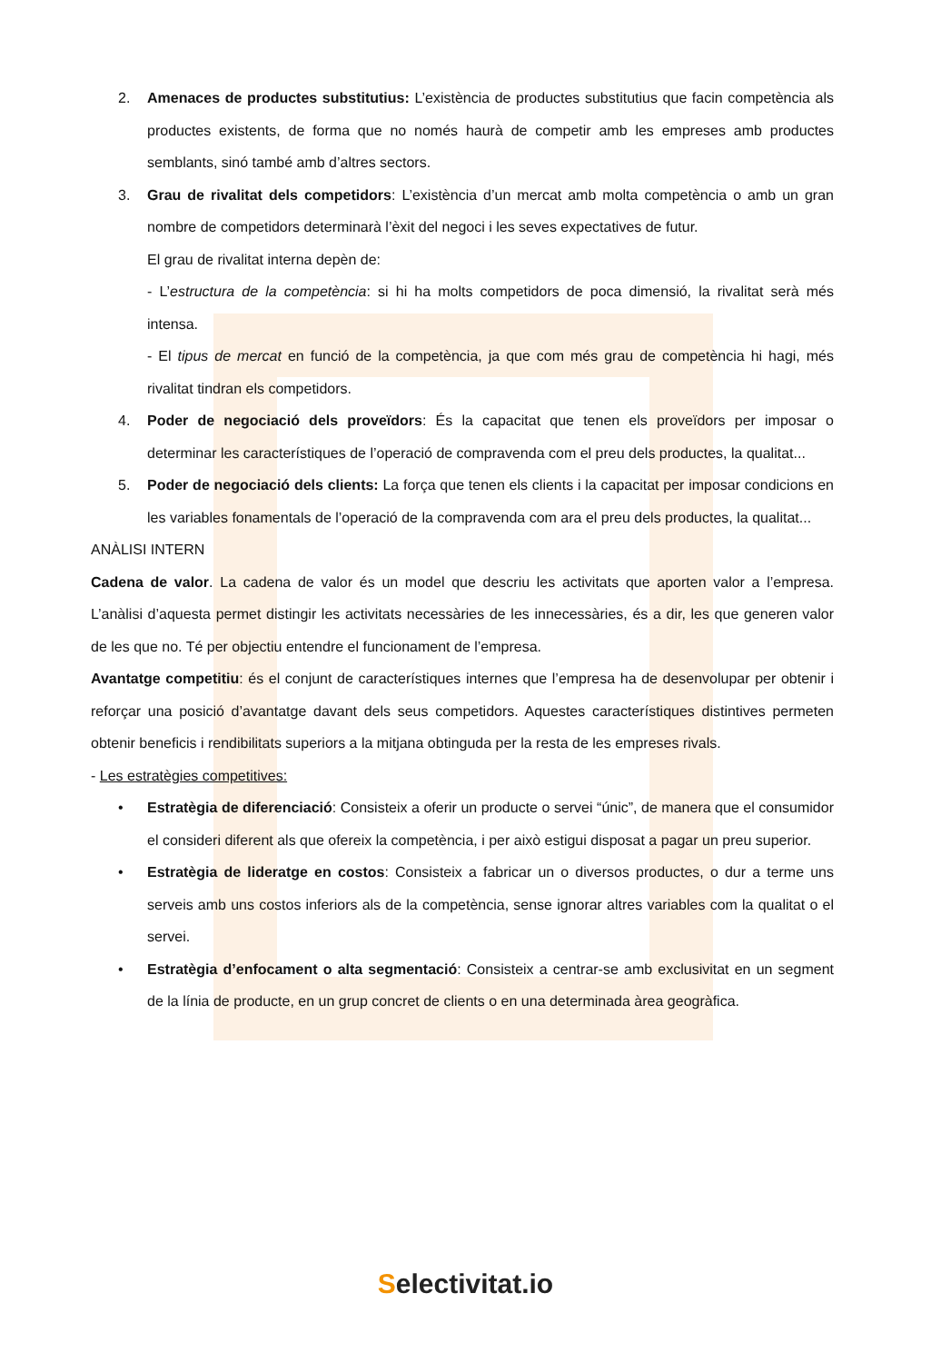2. Amenaces de productes substitutius: L’existència de productes substitutius que facin competència als productes existents, de forma que no només haurà de competir amb les empreses amb productes semblants, sinó també amb d’altres sectors.
3. Grau de rivalitat dels competidors: L’existència d’un mercat amb molta competència o amb un gran nombre de competidors determinarà l’èxit del negoci i les seves expectatives de futur.
El grau de rivalitat interna depèn de:
- L’estructura de la competència: si hi ha molts competidors de poca dimensió, la rivalitat serà més intensa.
- El tipus de mercat en funció de la competència, ja que com més grau de competència hi hagi, més rivalitat tindran els competidors.
4. Poder de negociació dels proveïdors: És la capacitat que tenen els proveïdors per imposar o determinar les característiques de l’operació de compravenda com el preu dels productes, la qualitat...
5. Poder de negociació dels clients: La força que tenen els clients i la capacitat per imposar condicions en les variables fonamentals de l’operació de la compravenda com ara el preu dels productes, la qualitat...
ANÀLISI INTERN
Cadena de valor. La cadena de valor és un model que descriu les activitats que aporten valor a l’empresa. L’anàlisi d’aquesta permet distingir les activitats necessàries de les innecessàries, és a dir, les que generen valor de les que no. Té per objectiu entendre el funcionament de l’empresa.
Avantatge competitiu: és el conjunt de característiques internes que l’empresa ha de desenvolupar per obtenir i reforçar una posició d’avantatge davant dels seus competidors. Aquestes característiques distintives permeten obtenir beneficis i rendibilitats superiors a la mitjana obtinguda per la resta de les empreses rivals.
- Les estratègies competitives:
• Estratègia de diferenciació: Consisteix a oferir un producte o servei “únic”, de manera que el consumidor el consideri diferent als que ofereix la competència, i per això estigui disposat a pagar un preu superior.
• Estratègia de lideratge en costos: Consisteix a fabricar un o diversos productes, o dur a terme uns serveis amb uns costos inferiors als de la competència, sense ignorar altres variables com la qualitat o el servei.
• Estratègia d’enfocament o alta segmentació: Consisteix a centrar-se amb exclusivitat en un segment de la línia de producte, en un grup concret de clients o en una determinada àrea geogràfica.
Selectivitat.io